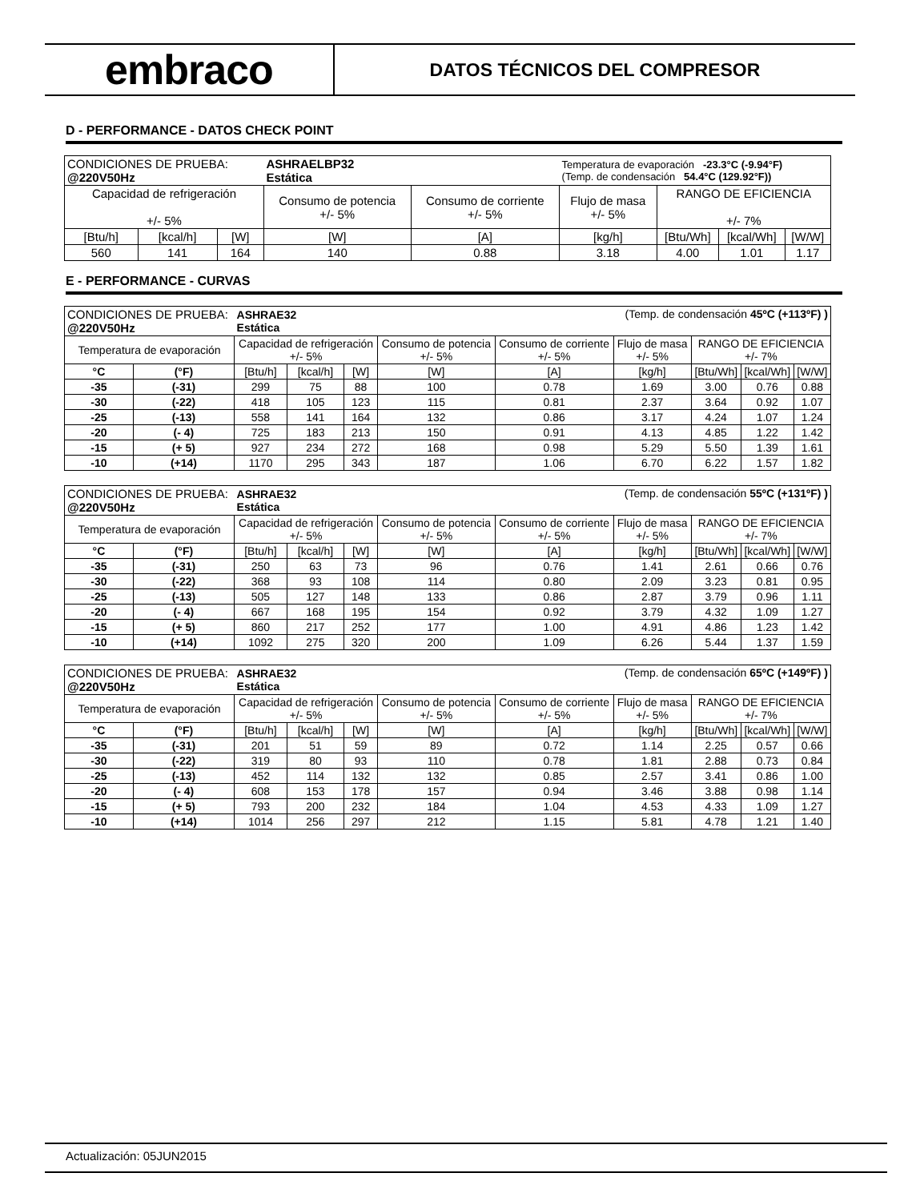embraco
DATOS TÉCNICOS DEL COMPRESOR
D - PERFORMANCE - DATOS CHECK POINT
| CONDICIONES DE PRUEBA: @220V50Hz | | | ASHRAELBP32 Estática | | Temperatura de evaporación -23.3°C (-9.94°F) (Temp. de condensación 54.4°C (129.92°F)) | | | |
| Capacidad de refrigeración +/- 5% | | | Consumo de potencia +/- 5% | Consumo de corriente +/- 5% | Flujo de masa +/- 5% | RANGO DE EFICIENCIA +/- 7% | | |
| [Btu/h] | [kcal/h] | [W] | [W] | [A] | [kg/h] | [Btu/Wh] | [kcal/Wh] | [W/W] |
| 560 | 141 | 164 | 140 | 0.88 | 3.18 | 4.00 | 1.01 | 1.17 |
E - PERFORMANCE - CURVAS
| CONDICIONES DE PRUEBA: @220V50Hz | | ASHRAE32 Estática | | | (Temp. de condensación 45ºC (+113ºF) ) | | | | | |
| Temperatura de evaporación | | Capacidad de refrigeración +/- 5% | | | Consumo de potencia +/- 5% | Consumo de corriente +/- 5% | Flujo de masa +/- 5% | RANGO DE EFICIENCIA +/- 7% | | |
| °C | (°F) | [Btu/h] | [kcal/h] | [W] | [W] | [A] | [kg/h] | [Btu/Wh] | [kcal/Wh] | [W/W] |
| -35 | (-31) | 299 | 75 | 88 | 100 | 0.78 | 1.69 | 3.00 | 0.76 | 0.88 |
| -30 | (-22) | 418 | 105 | 123 | 115 | 0.81 | 2.37 | 3.64 | 0.92 | 1.07 |
| -25 | (-13) | 558 | 141 | 164 | 132 | 0.86 | 3.17 | 4.24 | 1.07 | 1.24 |
| -20 | (- 4) | 725 | 183 | 213 | 150 | 0.91 | 4.13 | 4.85 | 1.22 | 1.42 |
| -15 | (+ 5) | 927 | 234 | 272 | 168 | 0.98 | 5.29 | 5.50 | 1.39 | 1.61 |
| -10 | (+14) | 1170 | 295 | 343 | 187 | 1.06 | 6.70 | 6.22 | 1.57 | 1.82 |
| CONDICIONES DE PRUEBA: @220V50Hz | | ASHRAE32 Estática | | | (Temp. de condensación 55ºC (+131ºF) ) | | | | | |
| Temperatura de evaporación | | Capacidad de refrigeración +/- 5% | | | Consumo de potencia +/- 5% | Consumo de corriente +/- 5% | Flujo de masa +/- 5% | RANGO DE EFICIENCIA +/- 7% | | |
| °C | (°F) | [Btu/h] | [kcal/h] | [W] | [W] | [A] | [kg/h] | [Btu/Wh] | [kcal/Wh] | [W/W] |
| -35 | (-31) | 250 | 63 | 73 | 96 | 0.76 | 1.41 | 2.61 | 0.66 | 0.76 |
| -30 | (-22) | 368 | 93 | 108 | 114 | 0.80 | 2.09 | 3.23 | 0.81 | 0.95 |
| -25 | (-13) | 505 | 127 | 148 | 133 | 0.86 | 2.87 | 3.79 | 0.96 | 1.11 |
| -20 | (- 4) | 667 | 168 | 195 | 154 | 0.92 | 3.79 | 4.32 | 1.09 | 1.27 |
| -15 | (+ 5) | 860 | 217 | 252 | 177 | 1.00 | 4.91 | 4.86 | 1.23 | 1.42 |
| -10 | (+14) | 1092 | 275 | 320 | 200 | 1.09 | 6.26 | 5.44 | 1.37 | 1.59 |
| CONDICIONES DE PRUEBA: @220V50Hz | | ASHRAE32 Estática | | | (Temp. de condensación 65ºC (+149ºF) ) | | | | | |
| Temperatura de evaporación | | Capacidad de refrigeración +/- 5% | | | Consumo de potencia +/- 5% | Consumo de corriente +/- 5% | Flujo de masa +/- 5% | RANGO DE EFICIENCIA +/- 7% | | |
| °C | (°F) | [Btu/h] | [kcal/h] | [W] | [W] | [A] | [kg/h] | [Btu/Wh] | [kcal/Wh] | [W/W] |
| -35 | (-31) | 201 | 51 | 59 | 89 | 0.72 | 1.14 | 2.25 | 0.57 | 0.66 |
| -30 | (-22) | 319 | 80 | 93 | 110 | 0.78 | 1.81 | 2.88 | 0.73 | 0.84 |
| -25 | (-13) | 452 | 114 | 132 | 132 | 0.85 | 2.57 | 3.41 | 0.86 | 1.00 |
| -20 | (- 4) | 608 | 153 | 178 | 157 | 0.94 | 3.46 | 3.88 | 0.98 | 1.14 |
| -15 | (+ 5) | 793 | 200 | 232 | 184 | 1.04 | 4.53 | 4.33 | 1.09 | 1.27 |
| -10 | (+14) | 1014 | 256 | 297 | 212 | 1.15 | 5.81 | 4.78 | 1.21 | 1.40 |
Actualización: 05JUN2015